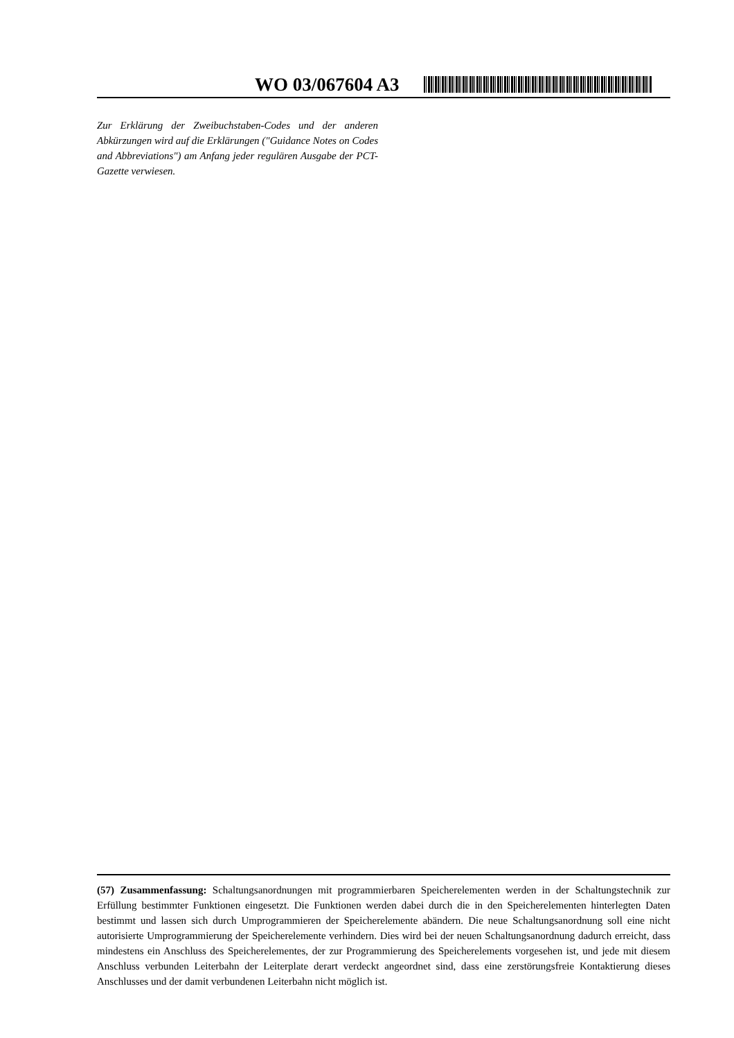WO 03/067604 A3
Zur Erklärung der Zweibuchstaben-Codes und der anderen Abkürzungen wird auf die Erklärungen ("Guidance Notes on Codes and Abbreviations") am Anfang jeder regulären Ausgabe der PCT-Gazette verwiesen.
(57) Zusammenfassung: Schaltungsanordnungen mit programmierbaren Speicherelementen werden in der Schaltungstechnik zur Erfüllung bestimmter Funktionen eingesetzt. Die Funktionen werden dabei durch die in den Speicherelementen hinterlegten Daten bestimmt und lassen sich durch Umprogrammieren der Speicherelemente abändern. Die neue Schaltungsanordnung soll eine nicht autorisierte Umprogrammierung der Speicherelemente verhindern. Dies wird bei der neuen Schaltungsanordnung dadurch erreicht, dass mindestens ein Anschluss des Speicherelementes, der zur Programmierung des Speicherelements vorgesehen ist, und jede mit diesem Anschluss verbunden Leiterbahn der Leiterplate derart verdeckt angeordnet sind, dass eine zerstörungsfreie Kontaktierung dieses Anschlusses und der damit verbundenen Leiterbahn nicht möglich ist.